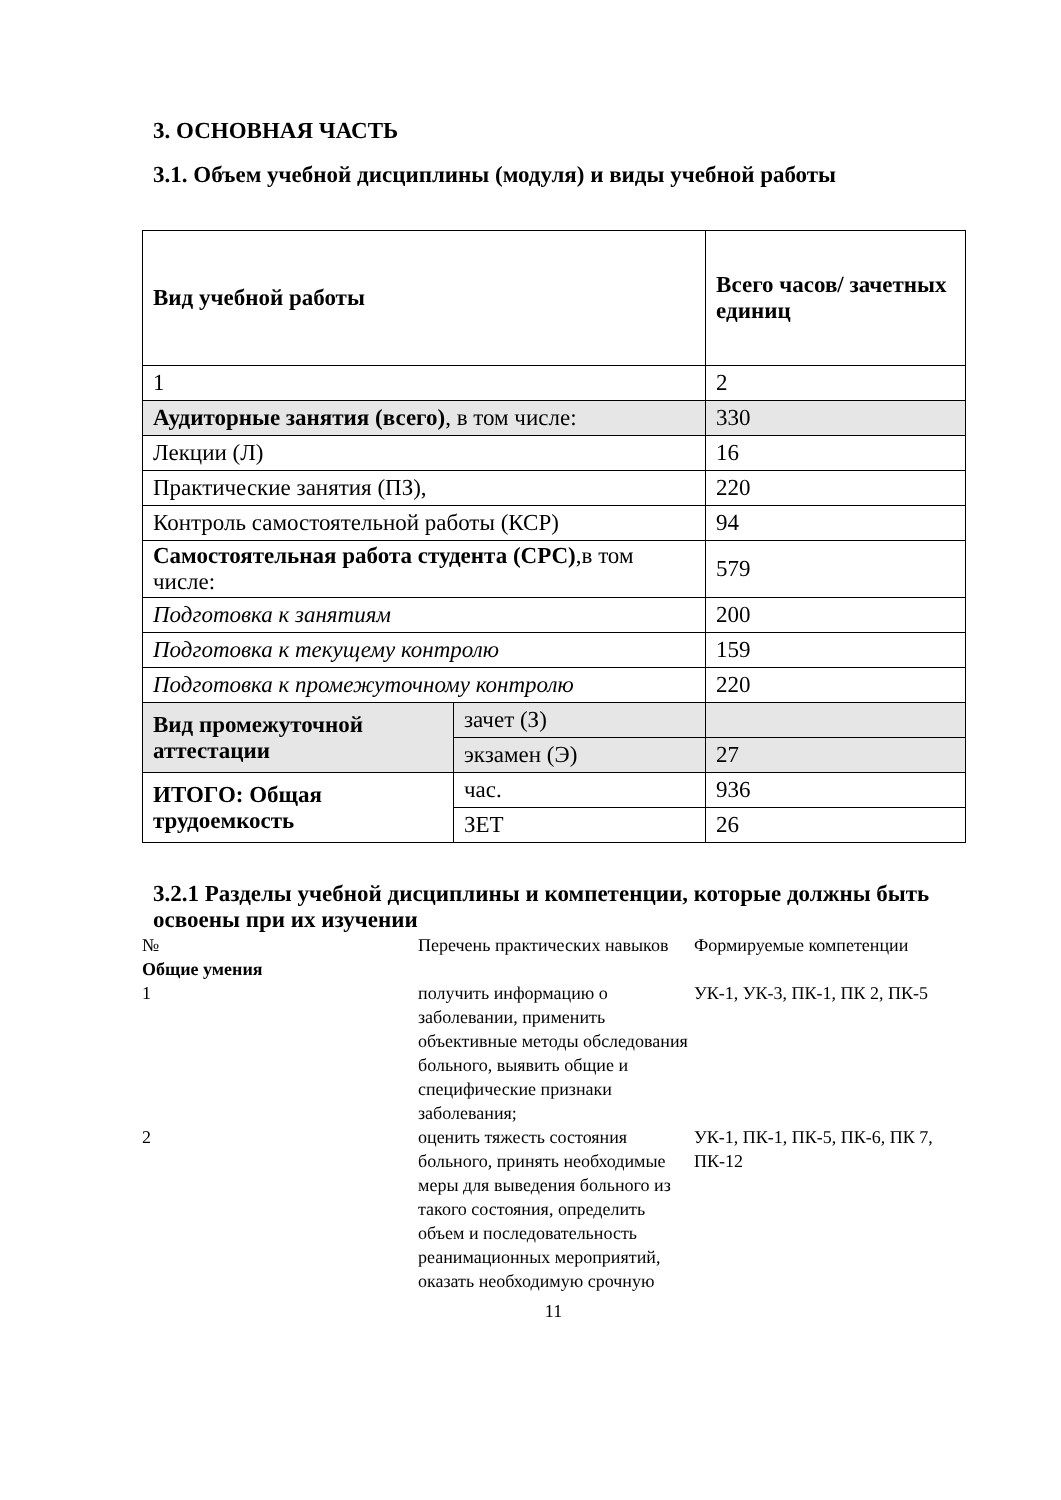3. ОСНОВНАЯ ЧАСТЬ
3.1. Объем учебной дисциплины (модуля) и виды учебной работы
| Вид учебной работы | | Всего часов/ зачетных единиц |
| 1 | | 2 |
| Аудиторные занятия (всего) , в том числе: | | 330 |
| Лекции (Л) | | 16 |
| Практические занятия (ПЗ), | | 220 |
| Контроль самостоятельной работы (КСР) | | 94 |
| Самостоятельная работа студента (СРС) ,в том числе: | | 579 |
| Подготовка к занятиям | | 200 |
| Подготовка к текущему контролю | | 159 |
| Подготовка к промежуточному контролю | | 220 |
| Вид промежуточной аттестации | зачет (З) | |
| | экзамен (Э) | 27 |
| ИТОГО: Общая трудоемкость | час. | 936 |
| | ЗЕТ | 26 |
3.2.1 Разделы учебной дисциплины и компетенции, которые должны быть освоены при их изучении
| № | Перечень практических навыков | Формируемые компетенции |
| Общие умения | | |
| 1 | получить информацию о заболевании, применить объективные методы обследования больного, выявить общие и специфические признаки заболевания; | УК-1, УК-3, ПК-1, ПК 2, ПК-5 |
| 2 | оценить тяжесть состояния больного, принять необходимые меры для выведения больного из такого состояния, определить объем и последовательность реанимационных мероприятий, оказать необходимую срочную | УК-1, ПК-1, ПК-5, ПК-6, ПК 7, ПК-12 |
11